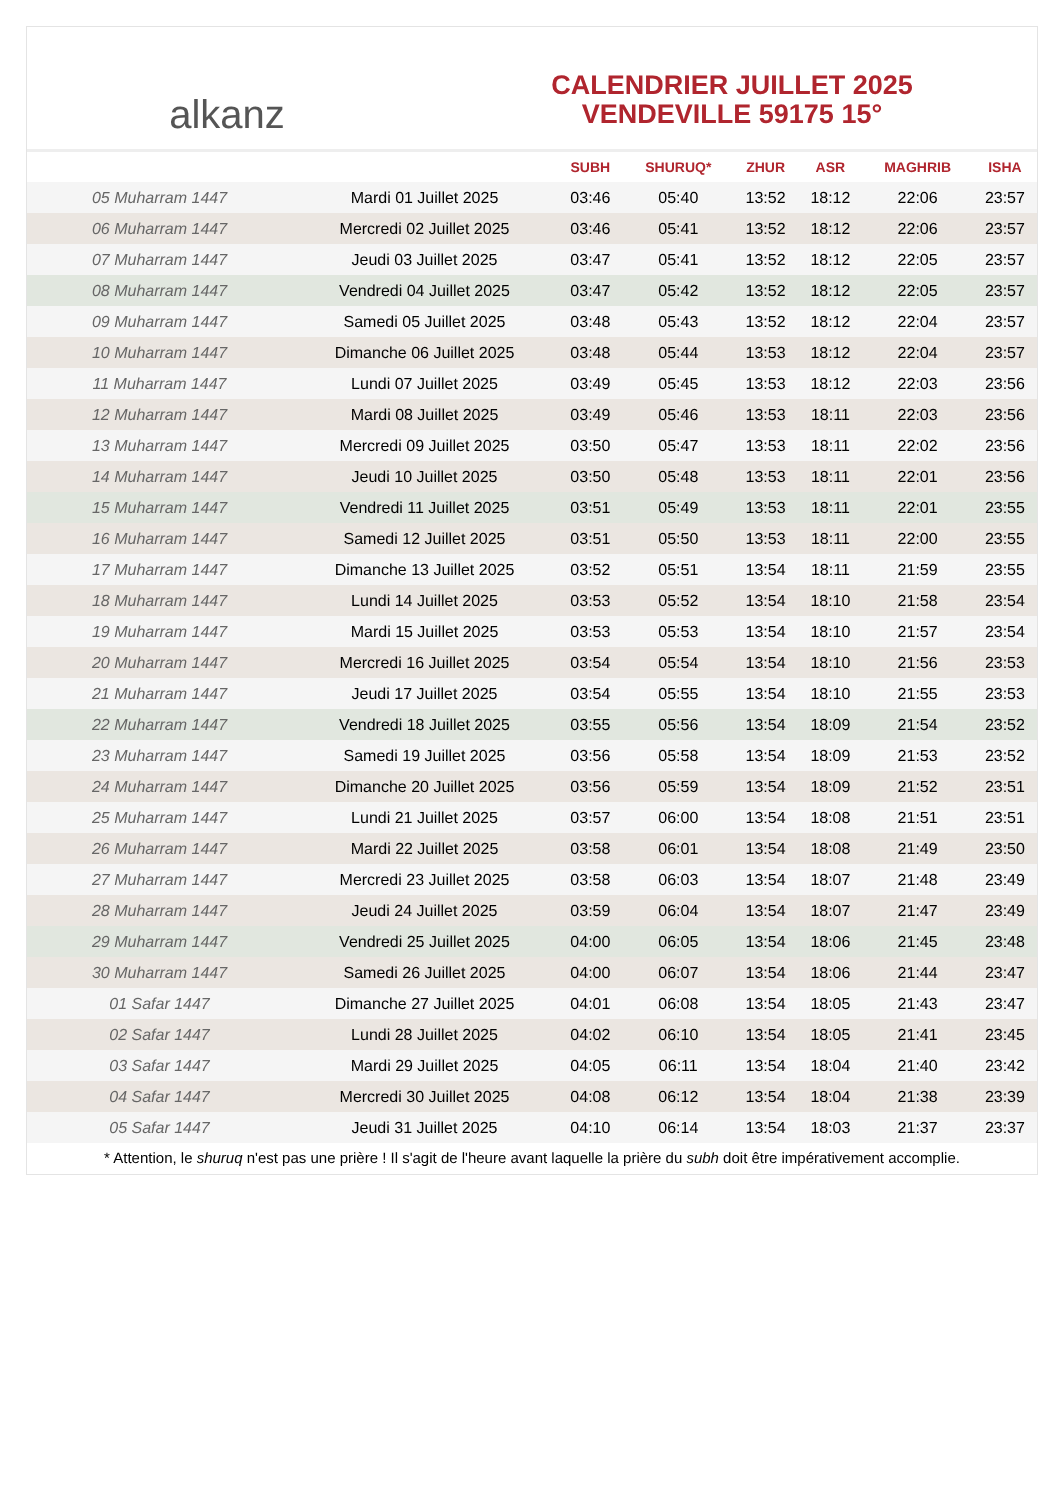alkanz
CALENDRIER JUILLET 2025
VENDEVILLE 59175 15°
| | | SUBH | SHURUQ* | ZHUR | ASR | MAGHRIB | ISHA |
| --- | --- | --- | --- | --- | --- | --- | --- |
| 05 Muharram 1447 | Mardi 01 Juillet 2025 | 03:46 | 05:40 | 13:52 | 18:12 | 22:06 | 23:57 |
| 06 Muharram 1447 | Mercredi 02 Juillet 2025 | 03:46 | 05:41 | 13:52 | 18:12 | 22:06 | 23:57 |
| 07 Muharram 1447 | Jeudi 03 Juillet 2025 | 03:47 | 05:41 | 13:52 | 18:12 | 22:05 | 23:57 |
| 08 Muharram 1447 | Vendredi 04 Juillet 2025 | 03:47 | 05:42 | 13:52 | 18:12 | 22:05 | 23:57 |
| 09 Muharram 1447 | Samedi 05 Juillet 2025 | 03:48 | 05:43 | 13:52 | 18:12 | 22:04 | 23:57 |
| 10 Muharram 1447 | Dimanche 06 Juillet 2025 | 03:48 | 05:44 | 13:53 | 18:12 | 22:04 | 23:57 |
| 11 Muharram 1447 | Lundi 07 Juillet 2025 | 03:49 | 05:45 | 13:53 | 18:12 | 22:03 | 23:56 |
| 12 Muharram 1447 | Mardi 08 Juillet 2025 | 03:49 | 05:46 | 13:53 | 18:11 | 22:03 | 23:56 |
| 13 Muharram 1447 | Mercredi 09 Juillet 2025 | 03:50 | 05:47 | 13:53 | 18:11 | 22:02 | 23:56 |
| 14 Muharram 1447 | Jeudi 10 Juillet 2025 | 03:50 | 05:48 | 13:53 | 18:11 | 22:01 | 23:56 |
| 15 Muharram 1447 | Vendredi 11 Juillet 2025 | 03:51 | 05:49 | 13:53 | 18:11 | 22:01 | 23:55 |
| 16 Muharram 1447 | Samedi 12 Juillet 2025 | 03:51 | 05:50 | 13:53 | 18:11 | 22:00 | 23:55 |
| 17 Muharram 1447 | Dimanche 13 Juillet 2025 | 03:52 | 05:51 | 13:54 | 18:11 | 21:59 | 23:55 |
| 18 Muharram 1447 | Lundi 14 Juillet 2025 | 03:53 | 05:52 | 13:54 | 18:10 | 21:58 | 23:54 |
| 19 Muharram 1447 | Mardi 15 Juillet 2025 | 03:53 | 05:53 | 13:54 | 18:10 | 21:57 | 23:54 |
| 20 Muharram 1447 | Mercredi 16 Juillet 2025 | 03:54 | 05:54 | 13:54 | 18:10 | 21:56 | 23:53 |
| 21 Muharram 1447 | Jeudi 17 Juillet 2025 | 03:54 | 05:55 | 13:54 | 18:10 | 21:55 | 23:53 |
| 22 Muharram 1447 | Vendredi 18 Juillet 2025 | 03:55 | 05:56 | 13:54 | 18:09 | 21:54 | 23:52 |
| 23 Muharram 1447 | Samedi 19 Juillet 2025 | 03:56 | 05:58 | 13:54 | 18:09 | 21:53 | 23:52 |
| 24 Muharram 1447 | Dimanche 20 Juillet 2025 | 03:56 | 05:59 | 13:54 | 18:09 | 21:52 | 23:51 |
| 25 Muharram 1447 | Lundi 21 Juillet 2025 | 03:57 | 06:00 | 13:54 | 18:08 | 21:51 | 23:51 |
| 26 Muharram 1447 | Mardi 22 Juillet 2025 | 03:58 | 06:01 | 13:54 | 18:08 | 21:49 | 23:50 |
| 27 Muharram 1447 | Mercredi 23 Juillet 2025 | 03:58 | 06:03 | 13:54 | 18:07 | 21:48 | 23:49 |
| 28 Muharram 1447 | Jeudi 24 Juillet 2025 | 03:59 | 06:04 | 13:54 | 18:07 | 21:47 | 23:49 |
| 29 Muharram 1447 | Vendredi 25 Juillet 2025 | 04:00 | 06:05 | 13:54 | 18:06 | 21:45 | 23:48 |
| 30 Muharram 1447 | Samedi 26 Juillet 2025 | 04:00 | 06:07 | 13:54 | 18:06 | 21:44 | 23:47 |
| 01 Safar 1447 | Dimanche 27 Juillet 2025 | 04:01 | 06:08 | 13:54 | 18:05 | 21:43 | 23:47 |
| 02 Safar 1447 | Lundi 28 Juillet 2025 | 04:02 | 06:10 | 13:54 | 18:05 | 21:41 | 23:45 |
| 03 Safar 1447 | Mardi 29 Juillet 2025 | 04:05 | 06:11 | 13:54 | 18:04 | 21:40 | 23:42 |
| 04 Safar 1447 | Mercredi 30 Juillet 2025 | 04:08 | 06:12 | 13:54 | 18:04 | 21:38 | 23:39 |
| 05 Safar 1447 | Jeudi 31 Juillet 2025 | 04:10 | 06:14 | 13:54 | 18:03 | 21:37 | 23:37 |
* Attention, le shuruq n'est pas une prière ! Il s'agit de l'heure avant laquelle la prière du subh doit être impérativement accomplie.